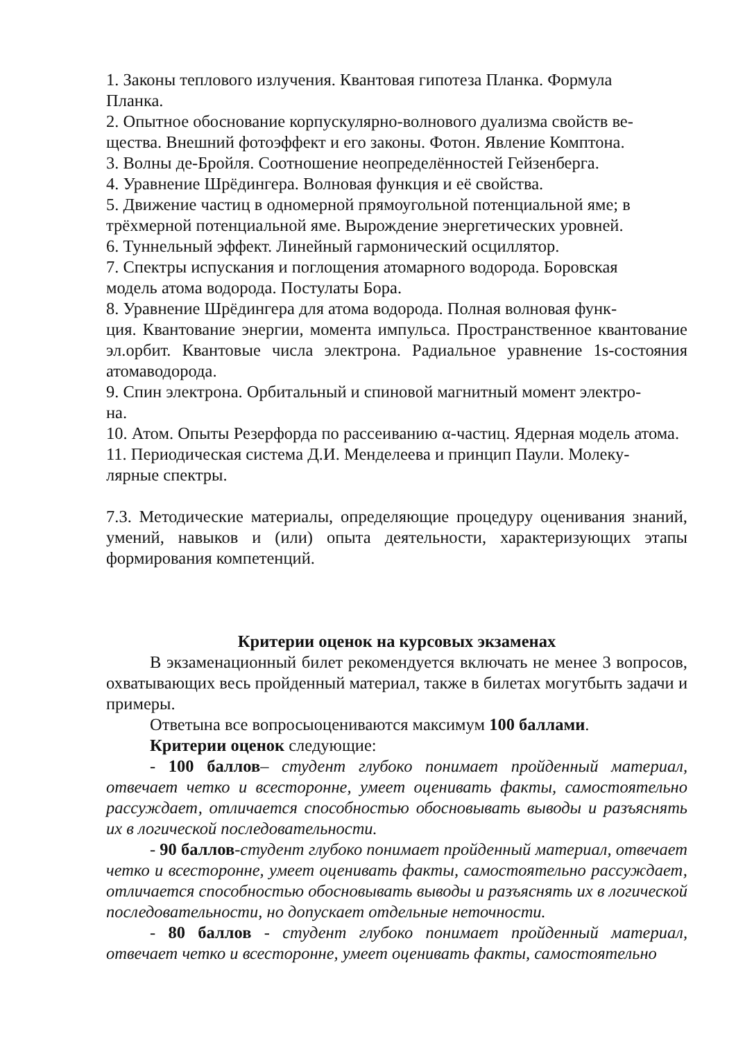1. Законы теплового излучения. Квантовая гипотеза Планка. Формула
Планка.
2. Опытное обоснование корпускулярно-волнового дуализма свойств ве-
щества. Внешний фотоэффект и его законы. Фотон. Явление Комптона.
3. Волны де-Бройля. Соотношение неопределённостей Гейзенберга.
4. Уравнение Шрёдингера. Волновая функция и её свойства.
5. Движение частиц в одномерной прямоугольной потенциальной яме; в
трёхмерной потенциальной яме. Вырождение энергетических уровней.
6. Туннельный эффект. Линейный гармонический осциллятор.
7. Спектры испускания и поглощения атомарного водорода. Боровская
модель атома водорода. Постулаты Бора.
8. Уравнение Шрёдингера для атома водорода. Полная волновая функ-
ция. Квантование энергии, момента импульса. Пространственное квантование эл.орбит. Квантовые числа электрона. Радиальное уравнение 1s-состояния атомаводорода.
9. Спин электрона. Орбитальный и спиновой магнитный момент электро-
на.
10. Атом. Опыты Резерфорда по рассеиванию α-частиц. Ядерная модель атома.
11. Периодическая система Д.И. Менделеева и принцип Паули. Молеку-
лярные спектры.
7.3. Методические материалы, определяющие процедуру оценивания знаний, умений, навыков и (или) опыта деятельности, характеризующих этапы формирования компетенций.
Критерии оценок на курсовых экзаменах
В экзаменационный билет рекомендуется включать не менее 3 вопросов, охватывающих весь пройденный материал, также в билетах могутбыть задачи и примеры.
Ответына все вопросыоцениваются максимум 100 баллами.
Критерии оценок следующие:
- 100 баллов– студент глубоко понимает пройденный материал, отвечает четко и всесторонне, умеет оценивать факты, самостоятельно рассуждает, отличается способностью обосновывать выводы и разъяснять их в логической последовательности.
- 90 баллов-студент глубоко понимает пройденный материал, отвечает четко и всесторонне, умеет оценивать факты, самостоятельно рассуждает, отличается способностью обосновывать выводы и разъяснять их в логической последовательности, но допускает отдельные неточности.
- 80 баллов - студент глубоко понимает пройденный материал, отвечает четко и всесторонне, умеет оценивать факты, самостоятельно